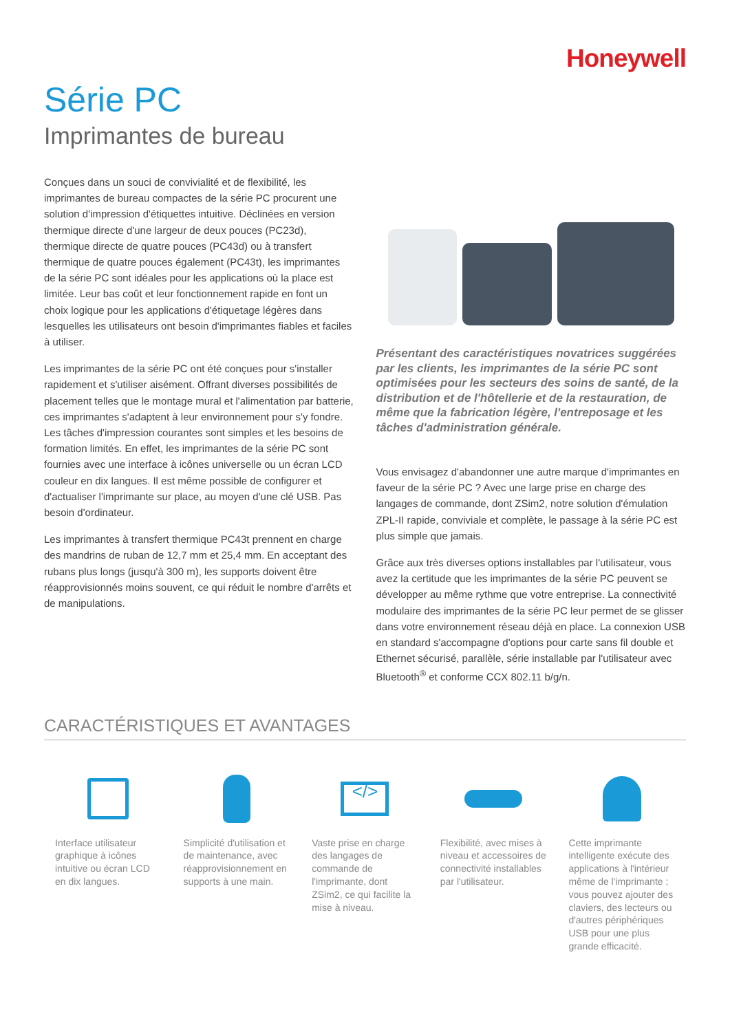Honeywell
Série PC
Imprimantes de bureau
Conçues dans un souci de convivialité et de flexibilité, les imprimantes de bureau compactes de la série PC procurent une solution d'impression d'étiquettes intuitive. Déclinées en version thermique directe d'une largeur de deux pouces (PC23d), thermique directe de quatre pouces (PC43d) ou à transfert thermique de quatre pouces également (PC43t), les imprimantes de la série PC sont idéales pour les applications où la place est limitée. Leur bas coût et leur fonctionnement rapide en font un choix logique pour les applications d'étiquetage légères dans lesquelles les utilisateurs ont besoin d'imprimantes fiables et faciles à utiliser.
Les imprimantes de la série PC ont été conçues pour s'installer rapidement et s'utiliser aisément. Offrant diverses possibilités de placement telles que le montage mural et l'alimentation par batterie, ces imprimantes s'adaptent à leur environnement pour s'y fondre. Les tâches d'impression courantes sont simples et les besoins de formation limités. En effet, les imprimantes de la série PC sont fournies avec une interface à icônes universelle ou un écran LCD couleur en dix langues. Il est même possible de configurer et d'actualiser l'imprimante sur place, au moyen d'une clé USB. Pas besoin d'ordinateur.
Les imprimantes à transfert thermique PC43t prennent en charge des mandrins de ruban de 12,7 mm et 25,4 mm. En acceptant des rubans plus longs (jusqu'à 300 m), les supports doivent être réapprovisionnés moins souvent, ce qui réduit le nombre d'arrêts et de manipulations.
Présentant des caractéristiques novatrices suggérées par les clients, les imprimantes de la série PC sont optimisées pour les secteurs des soins de santé, de la distribution et de l'hôtellerie et de la restauration, de même que la fabrication légère, l'entreposage et les tâches d'administration générale.
Vous envisagez d'abandonner une autre marque d'imprimantes en faveur de la série PC ? Avec une large prise en charge des langages de commande, dont ZSim2, notre solution d'émulation ZPL-II rapide, conviviale et complète, le passage à la série PC est plus simple que jamais.
Grâce aux très diverses options installables par l'utilisateur, vous avez la certitude que les imprimantes de la série PC peuvent se développer au même rythme que votre entreprise. La connectivité modulaire des imprimantes de la série PC leur permet de se glisser dans votre environnement réseau déjà en place. La connexion USB en standard s'accompagne d'options pour carte sans fil double et Ethernet sécurisé, parallèle, série installable par l'utilisateur avec Bluetooth<sup>®</sup> et conforme CCX 802.11 b/g/n.
CARACTÉRISTIQUES ET AVANTAGES
Interface utilisateur graphique à icônes intuitive ou écran LCD en dix langues.
Simplicité d'utilisation et de maintenance, avec réapprovisionnement en supports à une main.
</>
Vaste prise en charge des langages de commande de l'imprimante, dont ZSim2, ce qui facilite la mise à niveau.
Flexibilité, avec mises à niveau et accessoires de connectivité installables par l'utilisateur.
Cette imprimante intelligente exécute des applications à l'intérieur même de l'imprimante ; vous pouvez ajouter des claviers, des lecteurs ou d'autres périphériques USB pour une plus grande efficacité.